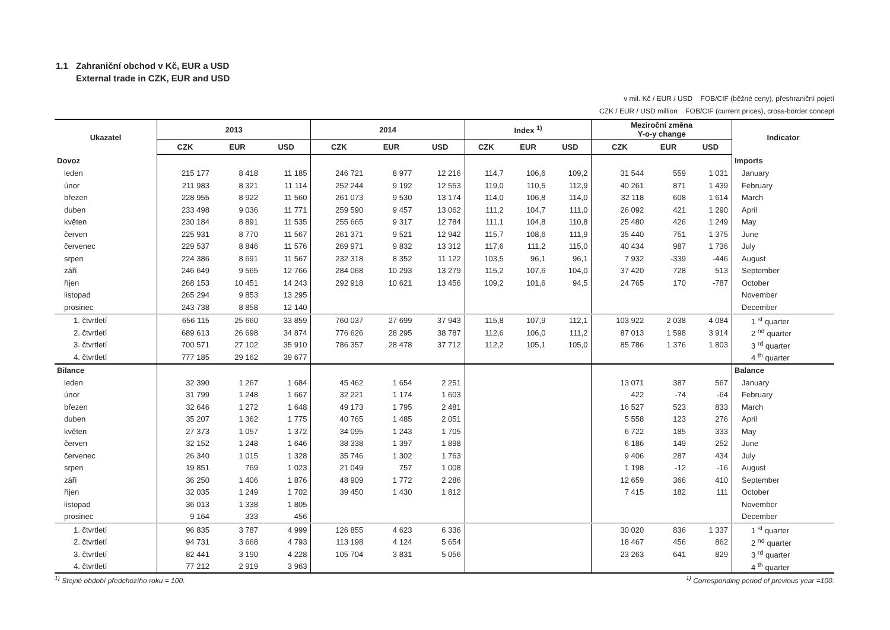1.1 Zahraniční obchod v Kč, EUR a USD
External trade in CZK, EUR and USD
v mil. Kč / EUR / USD FOB/CIF (běžné ceny), přeshraniční pojetí
CZK / EUR / USD million FOB/CIF (current prices), cross-border concept
| Ukazatel | 2013 | | | 2014 | | | Index <sup>1)</sup> | | | Meziroční změna Y-o-y change | | | Indicator |
| --- | --- | --- | --- | --- | --- | --- | --- | --- | --- | --- | --- | --- | --- |
| | CZK | EUR | USD | CZK | EUR | USD | CZK | EUR | USD | CZK | EUR | USD | |
| Dovoz | | | | | | | | | | | | | Imports |
| leden | 215 177 | 8 418 | 11 185 | 246 721 | 8 977 | 12 216 | 114,7 | 106,6 | 109,2 | 31 544 | 559 | 1 031 | January |
| únor | 211 983 | 8 321 | 11 114 | 252 244 | 9 192 | 12 553 | 119,0 | 110,5 | 112,9 | 40 261 | 871 | 1 439 | February |
| březen | 228 955 | 8 922 | 11 560 | 261 073 | 9 530 | 13 174 | 114,0 | 106,8 | 114,0 | 32 118 | 608 | 1 614 | March |
| duben | 233 498 | 9 036 | 11 771 | 259 590 | 9 457 | 13 062 | 111,2 | 104,7 | 111,0 | 26 092 | 421 | 1 290 | April |
| květen | 230 184 | 8 891 | 11 535 | 255 665 | 9 317 | 12 784 | 111,1 | 104,8 | 110,8 | 25 480 | 426 | 1 249 | May |
| červen | 225 931 | 8 770 | 11 567 | 261 371 | 9 521 | 12 942 | 115,7 | 108,6 | 111,9 | 35 440 | 751 | 1 375 | June |
| červenec | 229 537 | 8 846 | 11 576 | 269 971 | 9 832 | 13 312 | 117,6 | 111,2 | 115,0 | 40 434 | 987 | 1 736 | July |
| srpen | 224 386 | 8 691 | 11 567 | 232 318 | 8 352 | 11 122 | 103,5 | 96,1 | 96,1 | 7 932 | -339 | -446 | August |
| září | 246 649 | 9 565 | 12 766 | 284 068 | 10 293 | 13 279 | 115,2 | 107,6 | 104,0 | 37 420 | 728 | 513 | September |
| říjen | 268 153 | 10 451 | 14 243 | 292 918 | 10 621 | 13 456 | 109,2 | 101,6 | 94,5 | 24 765 | 170 | -787 | October |
| listopad | 265 294 | 9 853 | 13 295 | | | | | | | | | | November |
| prosinec | 243 738 | 8 858 | 12 140 | | | | | | | | | | December |
| 1. čtvrtletí | 656 115 | 25 660 | 33 859 | 760 037 | 27 699 | 37 943 | 115,8 | 107,9 | 112,1 | 103 922 | 2 038 | 4 084 | 1 <sup>st</sup> quarter |
| 2. čtvrtletí | 689 613 | 26 698 | 34 874 | 776 626 | 28 295 | 38 787 | 112,6 | 106,0 | 111,2 | 87 013 | 1 598 | 3 914 | 2 <sup>nd</sup> quarter |
| 3. čtvrtletí | 700 571 | 27 102 | 35 910 | 786 357 | 28 478 | 37 712 | 112,2 | 105,1 | 105,0 | 85 786 | 1 376 | 1 803 | 3 <sup>rd</sup> quarter |
| 4. čtvrtletí | 777 185 | 29 162 | 39 677 | | | | | | | | | | 4 <sup>th</sup> quarter |
| Bilance | | | | | | | | | | | | | Balance |
| leden | 32 390 | 1 267 | 1 684 | 45 462 | 1 654 | 2 251 | | | | 13 071 | 387 | 567 | January |
| únor | 31 799 | 1 248 | 1 667 | 32 221 | 1 174 | 1 603 | | | | 422 | -74 | -64 | February |
| březen | 32 646 | 1 272 | 1 648 | 49 173 | 1 795 | 2 481 | | | | 16 527 | 523 | 833 | March |
| duben | 35 207 | 1 362 | 1 775 | 40 765 | 1 485 | 2 051 | | | | 5 558 | 123 | 276 | April |
| květen | 27 373 | 1 057 | 1 372 | 34 095 | 1 243 | 1 705 | | | | 6 722 | 185 | 333 | May |
| červen | 32 152 | 1 248 | 1 646 | 38 338 | 1 397 | 1 898 | | | | 6 186 | 149 | 252 | June |
| červenec | 26 340 | 1 015 | 1 328 | 35 746 | 1 302 | 1 763 | | | | 9 406 | 287 | 434 | July |
| srpen | 19 851 | 769 | 1 023 | 21 049 | 757 | 1 008 | | | | 1 198 | -12 | -16 | August |
| září | 36 250 | 1 406 | 1 876 | 48 909 | 1 772 | 2 286 | | | | 12 659 | 366 | 410 | September |
| říjen | 32 035 | 1 249 | 1 702 | 39 450 | 1 430 | 1 812 | | | | 7 415 | 182 | 111 | October |
| listopad | 36 013 | 1 338 | 1 805 | | | | | | | | | | November |
| prosinec | 9 164 | 333 | 456 | | | | | | | | | | December |
| 1. čtvrtletí | 96 835 | 3 787 | 4 999 | 126 855 | 4 623 | 6 336 | | | | 30 020 | 836 | 1 337 | 1 <sup>st</sup> quarter |
| 2. čtvrtletí | 94 731 | 3 668 | 4 793 | 113 198 | 4 124 | 5 654 | | | | 18 467 | 456 | 862 | 2 <sup>nd</sup> quarter |
| 3. čtvrtletí | 82 441 | 3 190 | 4 228 | 105 704 | 3 831 | 5 056 | | | | 23 263 | 641 | 829 | 3 <sup>rd</sup> quarter |
| 4. čtvrtletí | 77 212 | 2 919 | 3 963 | | | | | | | | | | 4 <sup>th</sup> quarter |
<sup>1)</sup> Stejné období předchozího roku = 100. <sup>1)</sup> Corresponding period of previous year =100.